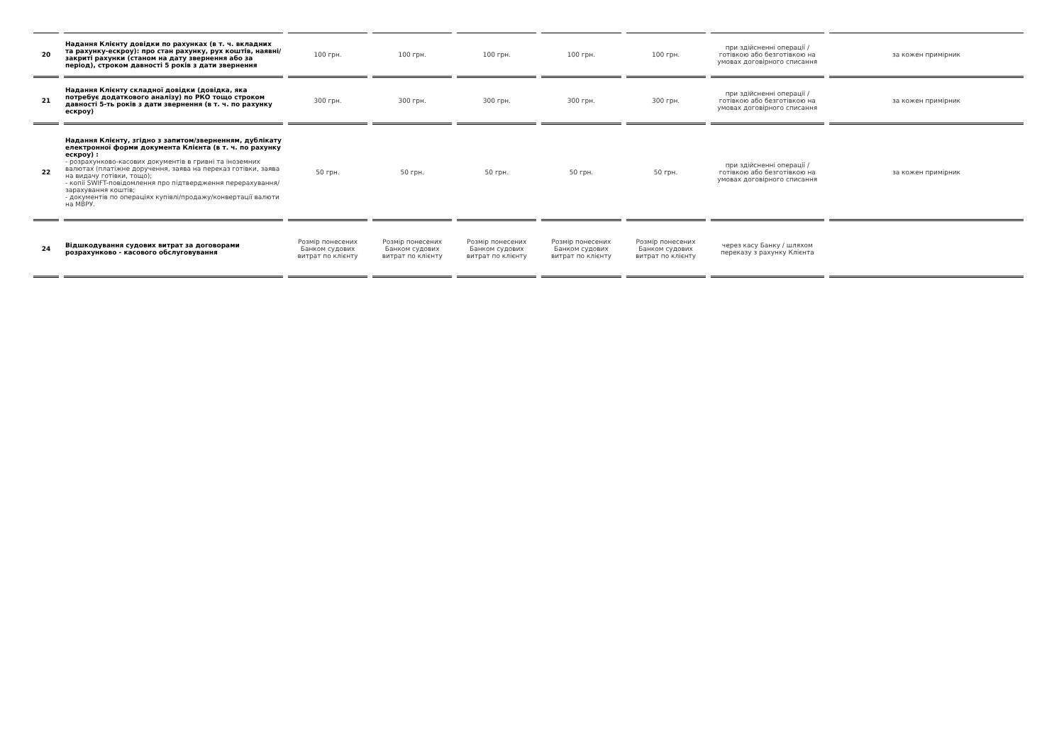| 20 | Надання Клієнту довідки по рахунках (в т. ч. вкладних та рахунку-ескроу): про стан рахунку, рух коштів, наявні/закриті рахунки (станом на дату звернення або за період), строком давності 5 років з дати звернення | 100 грн. | 100 грн. | 100 грн. | 100 грн. | 100 грн. | при здійсненні операції / готівкою або безготівкою на умовах договірного списання | за кожен примірник |
| 21 | Надання Клієнту складної довідки (довідка, яка потребує додаткового аналізу) по РКО тощо строком давності 5-ть років з дати звернення (в т. ч. по рахунку ескроу) | 300 грн. | 300 грн. | 300 грн. | 300 грн. | 300 грн. | при здійсненні операції / готівкою або безготівкою на умовах договірного списання | за кожен примірник |
| 22 | Надання Клієнту, згідно з запитом/зверненням, дублікату електронної форми документа Клієнта (в т. ч. по рахунку ескроу) : - розрахунково-касових документів в гривні та іноземних валютах (платіжне доручення, заява на переказ готівки, заява на видачу готівки, тощо); - копії SWIFT-повідомлення про підтвердження перерахування/зарахування коштів; - документів по операціях купівлі/продажу/конвертації валюти на МВРУ. | 50 грн. | 50 грн. | 50 грн. | 50 грн. | 50 грн. | при здійсненні операції / готівкою або безготівкою на умовах договірного списання | за кожен примірник |
| 24 | Відшкодування судових витрат за договорами розрахунково - касового обслуговування | Розмір понесених Банком судових витрат по клієнту | Розмір понесених Банком судових витрат по клієнту | Розмір понесених Банком судових витрат по клієнту | Розмір понесених Банком судових витрат по клієнту | Розмір понесених Банком судових витрат по клієнту | через касу Банку / шляхом переказу з рахунку Клієнта | |